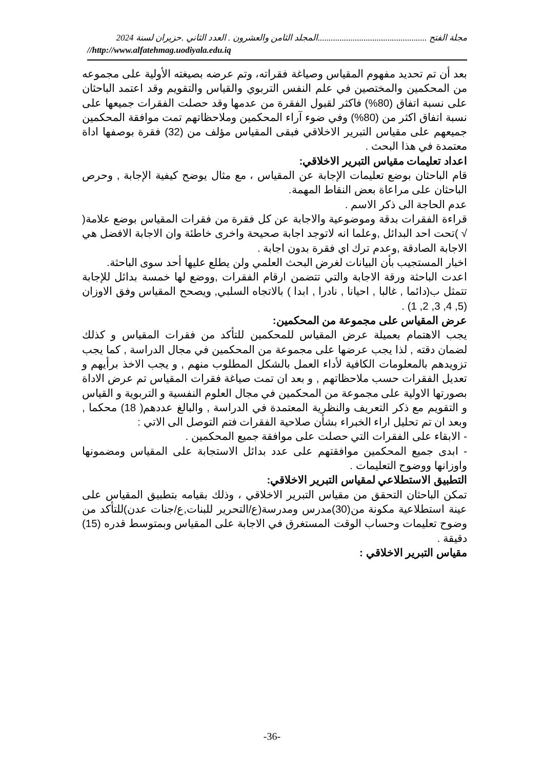مجلة الفتح ..................................................المجلد الثامن والعشرون . العدد الثاني .حزيران لسنة 2024
//http://www.alfatehmag.uodiyala.edu.iq
بعد أن تم تحديد مفهوم المقياس وصياغة فقراته، وتم عرضه بصيغته الأولية على مجموعه من المحكمين والمختصين في علم النفس التربوي والقياس والتقويم وقد اعتمد الباحثان على نسبة اتفاق (80%) فاكثر لقبول الفقرة من عدمها وقد حصلت الفقرات جميعها على نسبة اتفاق اكثر من (80%) وفي ضوء آراء المحكمين وملاحظاتهم تمت موافقة المحكمين جميعهم على مقياس التبرير الاخلاقي فبقى المقياس مؤلف من (32) فقرة بوصفها اداة معتمدة في هذا البحث .
اعداد تعليمات مقياس التبرير الاخلاقي:
قام الباحثان بوضع تعليمات الإجابة عن المقياس ، مع مثال يوضح كيفية الإجابة , وحرص الباحثان على مراعاة بعض النقاط المهمة.
عدم الحاجة الى ذكر الاسم .
قراءة الفقرات بدقة وموضوعية والاجابة عن كل فقرة من فقرات المقياس بوضع علامة( √ )تحت احد البدائل ,وعلما انه لاتوجد اجابة صحيحة واخرى خاطئة وان الاجابة الافضل هي الاجابة الصادقة ,وعدم ترك اي فقرة بدون اجابة .
اخبار المستجيب بأن البيانات لغرض البحث العلمي ولن يطلع عليها أحد سوى الباحثة.
اعدت الباحثة ورقة الاجابة والتي تتضمن ارقام الفقرات ,ووضع لها خمسة بدائل للإجابة تتمثل ب(دائما , غالبا , احيانا , نادرا , ابدا ) بالاتجاه السلبي, ويصحح المقياس وفق الاوزان (5, 4, 3, 2, 1) .
عرض المقياس على مجموعة من المحكمين:
يجب الاهتمام بعميلة عرض المقياس للمحكمين للتأكد من فقرات المقياس و كذلك لضمان دقته , لذا يجب عرضها على مجموعة من المحكمين في مجال الدراسة , كما يجب تزويدهم بالمعلومات الكافية لأداء العمل بالشكل المطلوب منهم , و يجب الاخذ برأيهم و تعديل الفقرات حسب ملاحظاتهم , و بعد ان تمت صياغة فقرات المقياس تم عرض الاداة بصورتها الاولية على مجموعة من المحكمين في مجال العلوم النفسية و التربوية و القياس و التقويم مع ذكر التعريف والنظرية المعتمدة في الدراسة , والبالغ عددهم( 18) محكما , وبعد ان تم تحليل اراء الخبراء بشأن صلاحية الفقرات فتم التوصل الى الاتي :
- الابقاء على الفقرات التي حصلت على موافقة جميع المحكمين .
- ابدى جميع المحكمين موافقتهم على عدد بدائل الاستجابة على المقياس ومضمونها واوزانها ووضوح التعليمات .
التطبيق الاستطلاعي لمقياس التبرير الاخلاقي:
تمكن الباحثان التحقق من مقياس التبرير الاخلاقي ، وذلك بقيامه بتطبيق المقياس على عينة استطلاعية مكونة من(30)مدرس ومدرسة(ع/التحرير للبنات,ع/جنات عدن)للتأكد من وضوح تعليمات وحساب الوقت المستغرق في الاجابة على المقياس وبمتوسط قدره (15) دقيقة .
مقياس التبرير الاخلاقي :
-36-